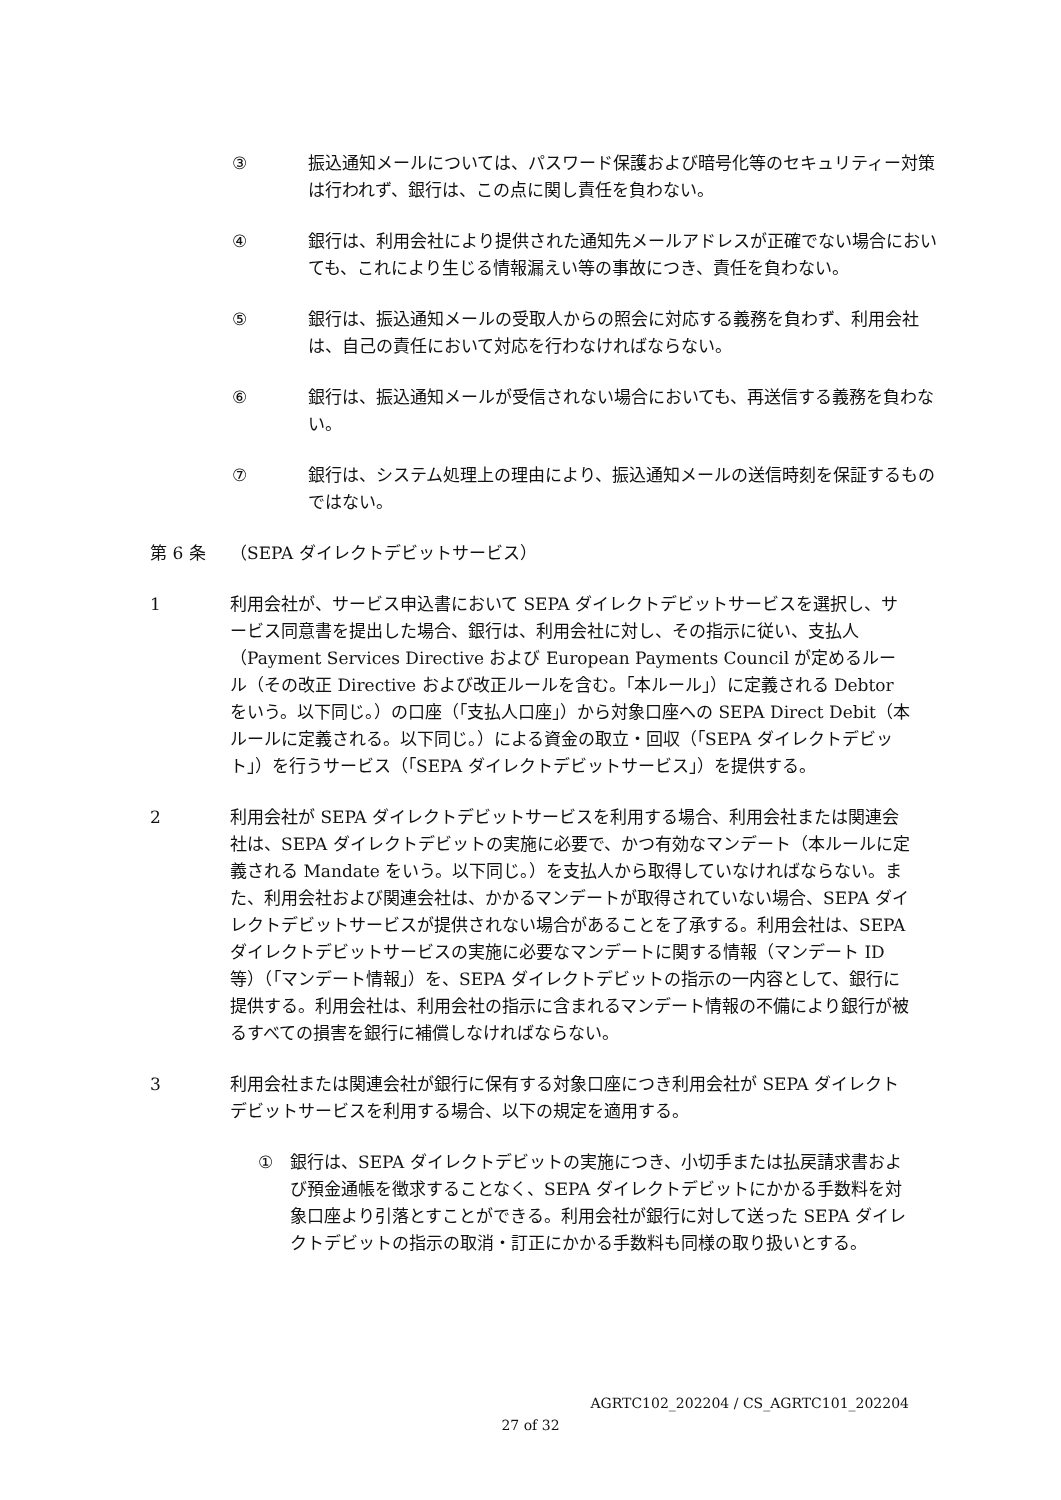③ 振込通知メールについては、パスワード保護および暗号化等のセキュリティー対策は行われず、銀行は、この点に関し責任を負わない。
④ 銀行は、利用会社により提供された通知先メールアドレスが正確でない場合においても、これにより生じる情報漏えい等の事故につき、責任を負わない。
⑤ 銀行は、振込通知メールの受取人からの照会に対応する義務を負わず、利用会社は、自己の責任において対応を行わなければならない。
⑥ 銀行は、振込通知メールが受信されない場合においても、再送信する義務を負わない。
⑦ 銀行は、システム処理上の理由により、振込通知メールの送信時刻を保証するものではない。
第 6 条 （SEPA ダイレクトデビットサービス）
1 利用会社が、サービス申込書において SEPA ダイレクトデビットサービスを選択し、サービス同意書を提出した場合、銀行は、利用会社に対し、その指示に従い、支払人（Payment Services Directive および European Payments Council が定めるルール（その改正 Directive および改正ルールを含む。｢本ルール｣）に定義される Debtor をいう。以下同じ。）の口座（｢支払人口座｣）から対象口座への SEPA Direct Debit（本ルールに定義される。以下同じ。）による資金の取立・回収（｢SEPA ダイレクトデビット｣）を行うサービス（｢SEPA ダイレクトデビットサービス｣）を提供する。
2 利用会社が SEPA ダイレクトデビットサービスを利用する場合、利用会社または関連会社は、SEPA ダイレクトデビットの実施に必要で、かつ有効なマンデート（本ルールに定義される Mandate をいう。以下同じ。）を支払人から取得していなければならない。また、利用会社および関連会社は、かかるマンデートが取得されていない場合、SEPA ダイレクトデビットサービスが提供されない場合があることを了承する。利用会社は、SEPA ダイレクトデビットサービスの実施に必要なマンデートに関する情報（マンデート ID 等）（｢マンデート情報｣）を、SEPA ダイレクトデビットの指示の一内容として、銀行に提供する。利用会社は、利用会社の指示に含まれるマンデート情報の不備により銀行が被るすべての損害を銀行に補償しなければならない。
3 利用会社または関連会社が銀行に保有する対象口座につき利用会社が SEPA ダイレクトデビットサービスを利用する場合、以下の規定を適用する。
① 銀行は、SEPA ダイレクトデビットの実施につき、小切手または払戻請求書および預金通帳を徴求することなく、SEPA ダイレクトデビットにかかる手数料を対象口座より引落とすことができる。利用会社が銀行に対して送った SEPA ダイレクトデビットの指示の取消・訂正にかかる手数料も同様の取り扱いとする。
AGRTC102_202204 / CS_AGRTC101_202204
27 of 32